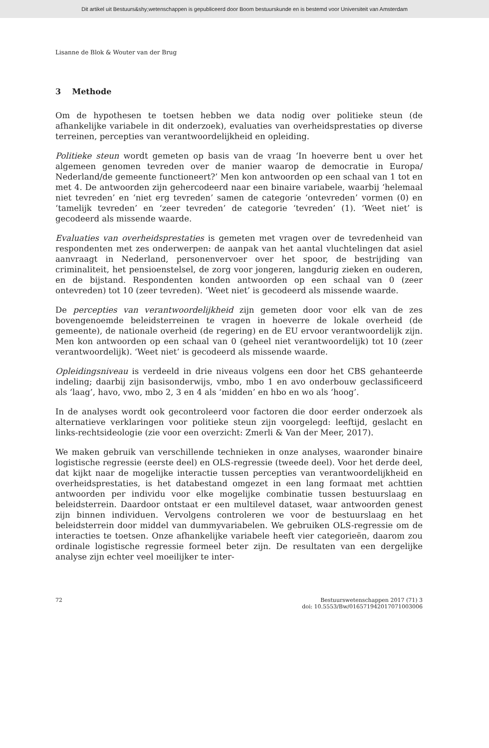Dit artikel uit Bestuurs&shy;wetenschappen is gepubliceerd door Boom bestuurskunde en is bestemd voor Universiteit van Amsterdam
Lisanne de Blok & Wouter van der Brug
3 Methode
Om de hypothesen te toetsen hebben we data nodig over politieke steun (de afhankelijke variabele in dit onderzoek), evaluaties van overheidsprestaties op diverse terreinen, percepties van verantwoordelijkheid en opleiding.
Politieke steun wordt gemeten op basis van de vraag ‘In hoeverre bent u over het algemeen genomen tevreden over de manier waarop de democratie in Europa/ Nederland/de gemeente functioneert?’ Men kon antwoorden op een schaal van 1 tot en met 4. De antwoorden zijn gehercodeerd naar een binaire variabele, waarbij ‘helemaal niet tevreden’ en ‘niet erg tevreden’ samen de categorie ‘ontevreden’ vormen (0) en ‘tamelijk tevreden’ en ‘zeer tevreden’ de categorie ‘tevreden’ (1). ‘Weet niet’ is gecodeerd als missende waarde.
Evaluaties van overheidsprestaties is gemeten met vragen over de tevredenheid van respondenten met zes onderwerpen: de aanpak van het aantal vluchtelingen dat asiel aanvraagt in Nederland, personenvervoer over het spoor, de bestrijding van criminaliteit, het pensioenstelsel, de zorg voor jongeren, langdurig zieken en ouderen, en de bijstand. Respondenten konden antwoorden op een schaal van 0 (zeer ontevreden) tot 10 (zeer tevreden). ‘Weet niet’ is gecodeerd als missende waarde.
De percepties van verantwoordelijkheid zijn gemeten door voor elk van de zes bovengenoemde beleidsterreinen te vragen in hoeverre de lokale overheid (de gemeente), de nationale overheid (de regering) en de EU ervoor verantwoordelijk zijn. Men kon antwoorden op een schaal van 0 (geheel niet verantwoordelijk) tot 10 (zeer verantwoordelijk). ‘Weet niet’ is gecodeerd als missende waarde.
Opleidingsniveau is verdeeld in drie niveaus volgens een door het CBS gehanteerde indeling; daarbij zijn basisonderwijs, vmbo, mbo 1 en avo onderbouw geclassificeerd als ‘laag’, havo, vwo, mbo 2, 3 en 4 als ‘midden’ en hbo en wo als ‘hoog’.
In de analyses wordt ook gecontroleerd voor factoren die door eerder onderzoek als alternatieve verklaringen voor politieke steun zijn voorgelegd: leeftijd, geslacht en links-rechtsideologie (zie voor een overzicht: Zmerli & Van der Meer, 2017).
We maken gebruik van verschillende technieken in onze analyses, waaronder binaire logistische regressie (eerste deel) en OLS-regressie (tweede deel). Voor het derde deel, dat kijkt naar de mogelijke interactie tussen percepties van verantwoordelijkheid en overheidsprestaties, is het databestand omgezet in een lang formaat met achttien antwoorden per individu voor elke mogelijke combinatie tussen bestuurslaag en beleidsterrein. Daardoor ontstaat er een multilevel dataset, waar antwoorden genest zijn binnen individuen. Vervolgens controleren we voor de bestuurslaag en het beleidsterrein door middel van dummyvariabelen. We gebruiken OLS-regressie om de interacties te toetsen. Onze afhankelijke variabele heeft vier categorieën, daarom zou ordinale logistische regressie formeel beter zijn. De resultaten van een dergelijke analyse zijn echter veel moeilijker te inter-
72 Bestuurswetenschappen 2017 (71) 3
doi: 10.5553/Bw/016571942017071003006